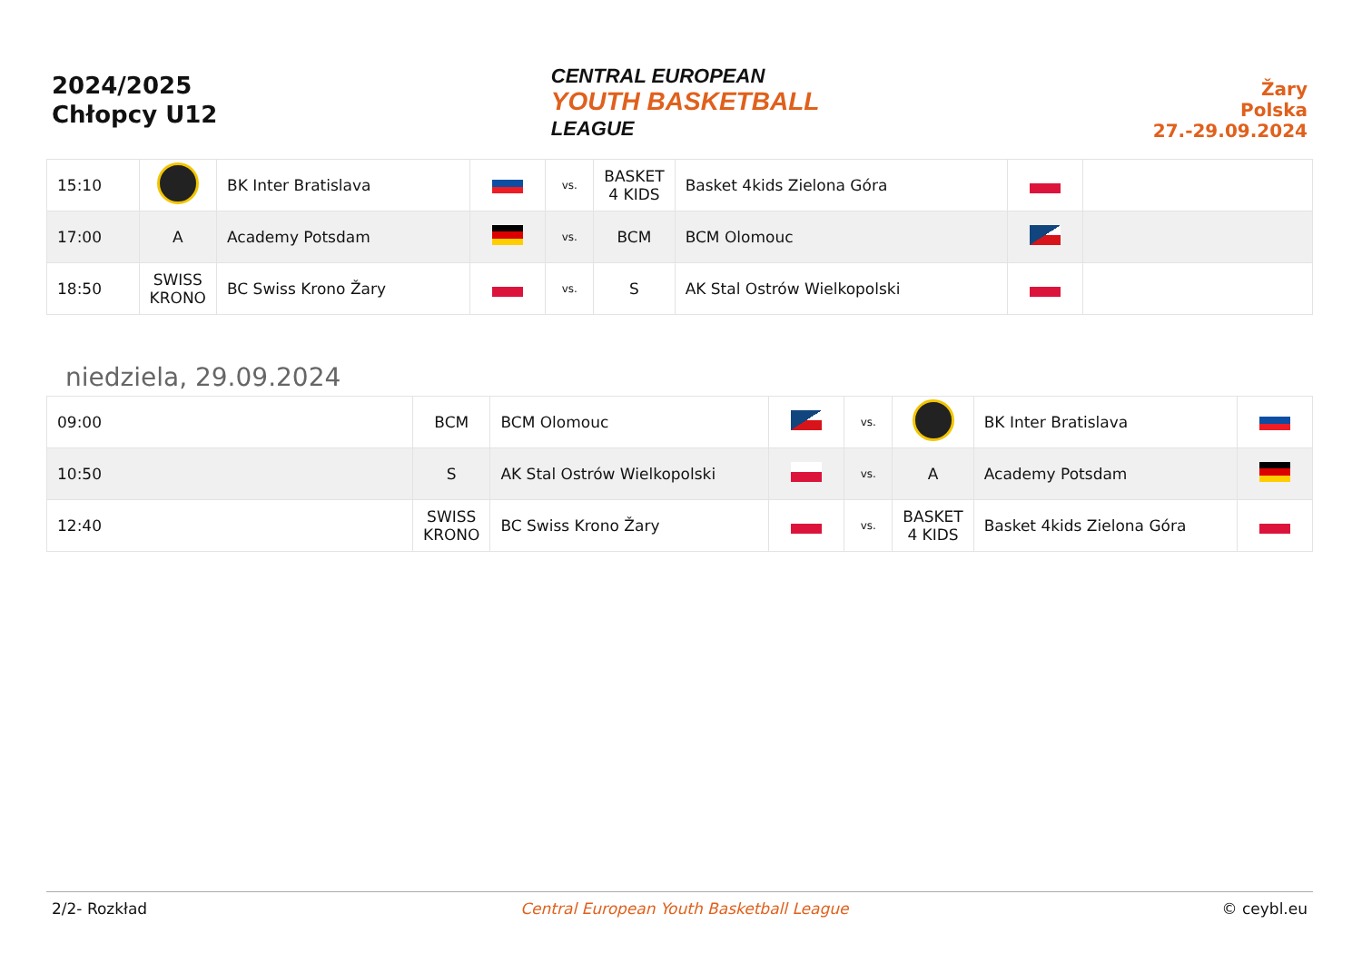2024/2025
Chłopcy U12
CENTRAL EUROPEAN
YOUTH BASKETBALL
LEAGUE
Žary
Polska
27.-29.09.2024
| 15:10 | | BK Inter Bratislava | | vs. | BASKET 4 KIDS | Basket 4kids Zielona Góra | | |
| 17:00 | A | Academy Potsdam | | vs. | BCM | BCM Olomouc | | |
| 18:50 | SWISS KRONO | BC Swiss Krono Žary | | vs. | S | AK Stal Ostrów Wielkopolski | | |
niedziela, 29.09.2024
| 09:00 | BCM | BCM Olomouc | | vs. | | BK Inter Bratislava | |
| 10:50 | S | AK Stal Ostrów Wielkopolski | | vs. | A | Academy Potsdam | |
| 12:40 | SWISS KRONO | BC Swiss Krono Žary | | vs. | BASKET 4 KIDS | Basket 4kids Zielona Góra | |
2/2- Rozkład Central European Youth Basketball League © ceybl.eu